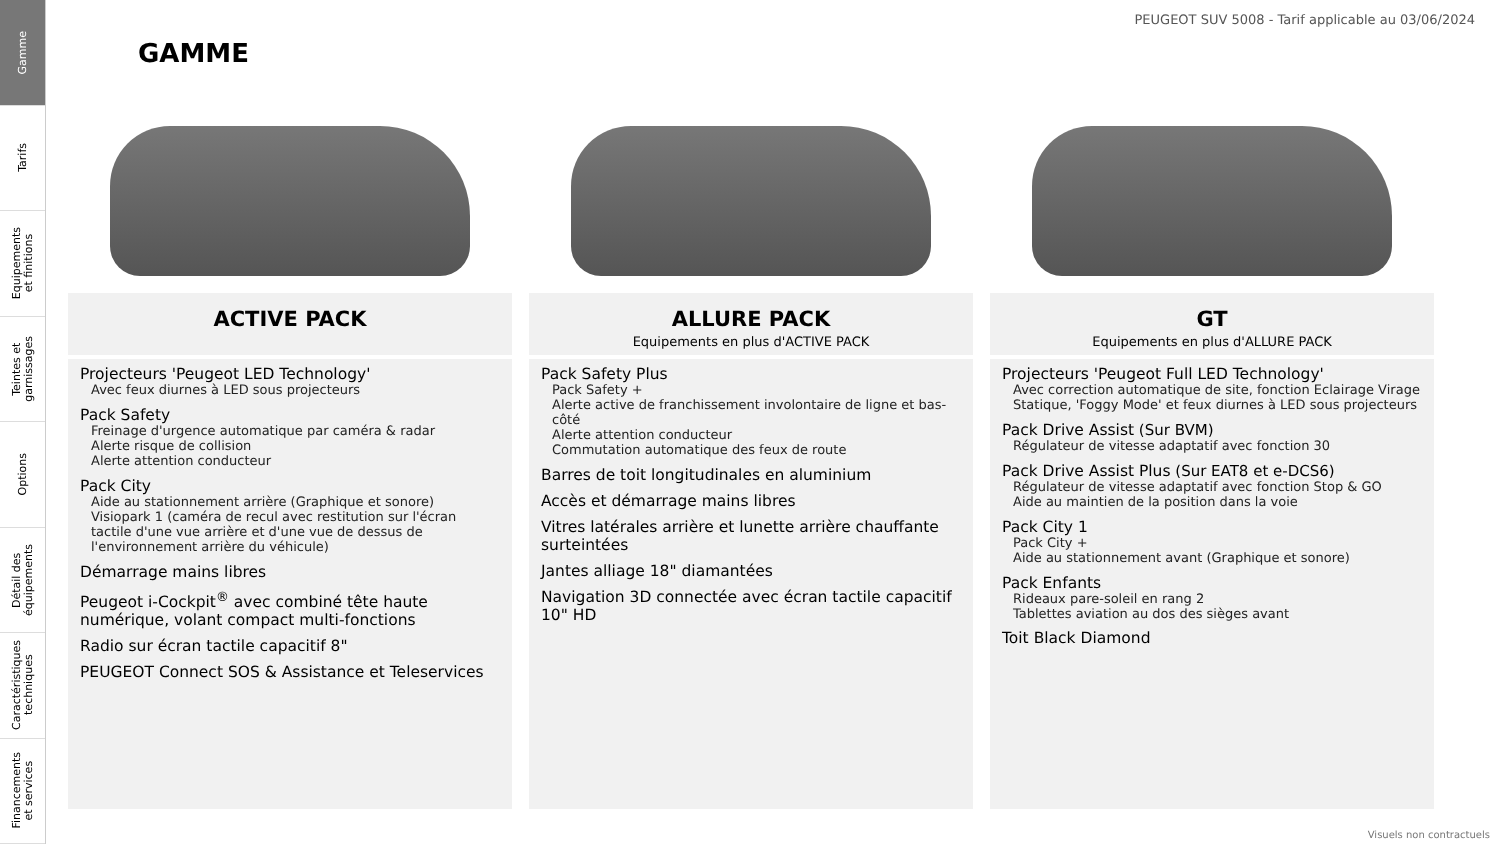Gamme
Tarifs
Equipements
et finitions
Teintes et
garnissages
Options
Détail des
équipements
Caractéristiques
techniques
Financements
et services
PEUGEOT SUV 5008 - Tarif applicable au 03/06/2024
GAMME
ACTIVE PACK
Projecteurs 'Peugeot LED Technology'
Avec feux diurnes à LED sous projecteurs
Pack Safety
Freinage d'urgence automatique par caméra & radar
Alerte risque de collision
Alerte attention conducteur
Pack City
Aide au stationnement arrière (Graphique et sonore)
Visiopark 1 (caméra de recul avec restitution sur l'écran tactile d'une vue arrière et d'une vue de dessus de l'environnement arrière du véhicule)
Démarrage mains libres
Peugeot i-Cockpit<sup>®</sup> avec combiné tête haute numérique, volant compact multi-fonctions
Radio sur écran tactile capacitif 8"
PEUGEOT Connect SOS & Assistance et Teleservices
ALLURE PACK
Equipements en plus d'ACTIVE PACK
Pack Safety Plus
Pack Safety +
Alerte active de franchissement involontaire de ligne et bas-côté
Alerte attention conducteur
Commutation automatique des feux de route
Barres de toit longitudinales en aluminium
Accès et démarrage mains libres
Vitres latérales arrière et lunette arrière chauffante surteintées
Jantes alliage 18" diamantées
Navigation 3D connectée avec écran tactile capacitif 10" HD
GT
Equipements en plus d'ALLURE PACK
Projecteurs 'Peugeot Full LED Technology'
Avec correction automatique de site, fonction Eclairage Virage Statique, 'Foggy Mode' et feux diurnes à LED sous projecteurs
Pack Drive Assist (Sur BVM)
Régulateur de vitesse adaptatif avec fonction 30
Pack Drive Assist Plus (Sur EAT8 et e-DCS6)
Régulateur de vitesse adaptatif avec fonction Stop & GO
Aide au maintien de la position dans la voie
Pack City 1
Pack City +
Aide au stationnement avant (Graphique et sonore)
Pack Enfants
Rideaux pare-soleil en rang 2
Tablettes aviation au dos des sièges avant
Toit Black Diamond
Visuels non contractuels